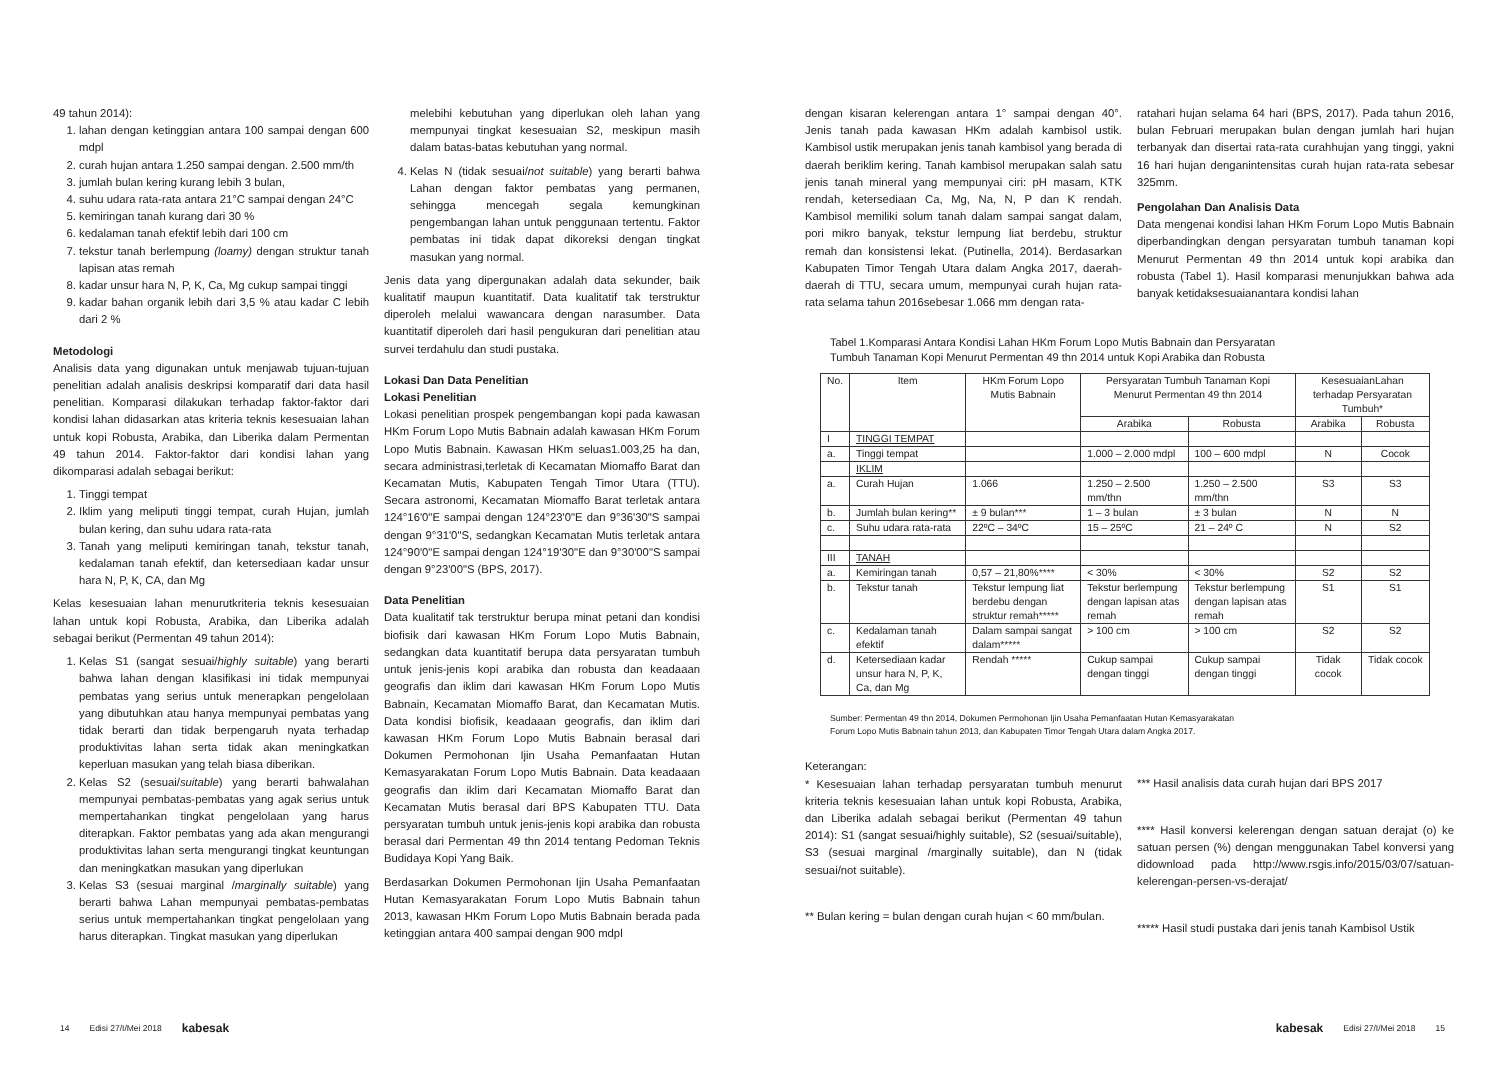49 tahun 2014):
1. lahan dengan ketinggian antara 100 sampai dengan 600 mdpl
2. curah hujan antara 1.250 sampai dengan. 2.500 mm/th
3. jumlah bulan kering kurang lebih 3 bulan,
4. suhu udara rata-rata antara 21°C sampai dengan 24°C
5. kemiringan tanah kurang dari 30 %
6. kedalaman tanah efektif lebih dari 100 cm
7. tekstur tanah berlempung (loamy) dengan struktur tanah lapisan atas remah
8. kadar unsur hara N, P, K, Ca, Mg cukup sampai tinggi
9. kadar bahan organik lebih dari 3,5 % atau kadar C lebih dari 2 %
Metodologi
Analisis data yang digunakan untuk menjawab tujuan-tujuan penelitian adalah analisis deskripsi komparatif dari data hasil penelitian. Komparasi dilakukan terhadap faktor-faktor dari kondisi lahan didasarkan atas kriteria teknis kesesuaian lahan untuk kopi Robusta, Arabika, dan Liberika dalam Permentan 49 tahun 2014. Faktor-faktor dari kondisi lahan yang dikomparasi adalah sebagai berikut:
1. Tinggi tempat
2. Iklim yang meliputi tinggi tempat, curah Hujan, jumlah bulan kering, dan suhu udara rata-rata
3. Tanah yang meliputi kemiringan tanah, tekstur tanah, kedalaman tanah efektif, dan ketersediaan kadar unsur hara N, P, K, CA, dan Mg
Kelas kesesuaian lahan menurutkriteria teknis kesesuaian lahan untuk kopi Robusta, Arabika, dan Liberika adalah sebagai berikut (Permentan 49 tahun 2014):
1. Kelas S1 (sangat sesuai/highly suitable) yang berarti bahwa lahan dengan klasifikasi ini tidak mempunyai pembatas yang serius untuk menerapkan pengelolaan yang dibutuhkan atau hanya mempunyai pembatas yang tidak berarti dan tidak berpengaruh nyata terhadap produktivitas lahan serta tidak akan meningkatkan keperluan masukan yang telah biasa diberikan.
2. Kelas S2 (sesuai/suitable) yang berarti bahwalahan mempunyai pembatas-pembatas yang agak serius untuk mempertahankan tingkat pengelolaan yang harus diterapkan. Faktor pembatas yang ada akan mengurangi produktivitas lahan serta mengurangi tingkat keuntungan dan meningkatkan masukan yang diperlukan
3. Kelas S3 (sesuai marginal /marginally suitable) yang berarti bahwa Lahan mempunyai pembatas-pembatas serius untuk mempertahankan tingkat pengelolaan yang harus diterapkan. Tingkat masukan yang diperlukan
melebihi kebutuhan yang diperlukan oleh lahan yang mempunyai tingkat kesesuaian S2, meskipun masih dalam batas-batas kebutuhan yang normal.
4. Kelas N (tidak sesuai/not suitable) yang berarti bahwa Lahan dengan faktor pembatas yang permanen, sehingga mencegah segala kemungkinan pengembangan lahan untuk penggunaan tertentu. Faktor pembatas ini tidak dapat dikoreksi dengan tingkat masukan yang normal.
Jenis data yang dipergunakan adalah data sekunder, baik kualitatif maupun kuantitatif. Data kualitatif tak terstruktur diperoleh melalui wawancara dengan narasumber. Data kuantitatif diperoleh dari hasil pengukuran dari penelitian atau survei terdahulu dan studi pustaka.
Lokasi Dan Data Penelitian
Lokasi Penelitian
Lokasi penelitian prospek pengembangan kopi pada kawasan HKm Forum Lopo Mutis Babnain adalah kawasan HKm Forum Lopo Mutis Babnain. Kawasan HKm seluas1.003,25 ha dan, secara administrasi,terletak di Kecamatan Miomaffo Barat dan Kecamatan Mutis, Kabupaten Tengah Timor Utara (TTU). Secara astronomi, Kecamatan Miomaffo Barat terletak antara 124°16'0"E sampai dengan 124°23'0"E dan 9°36'30"S sampai dengan 9°31'0"S, sedangkan Kecamatan Mutis terletak antara 124°90'0"E sampai dengan 124°19'30"E dan 9°30'00"S sampai dengan 9°23'00"S (BPS, 2017).
Data Penelitian
Data kualitatif tak terstruktur berupa minat petani dan kondisi biofisik dari kawasan HKm Forum Lopo Mutis Babnain, sedangkan data kuantitatif berupa data persyaratan tumbuh untuk jenis-jenis kopi arabika dan robusta dan keadaaan geografis dan iklim dari kawasan HKm Forum Lopo Mutis Babnain, Kecamatan Miomaffo Barat, dan Kecamatan Mutis. Data kondisi biofisik, keadaaan geografis, dan iklim dari kawasan HKm Forum Lopo Mutis Babnain berasal dari Dokumen Permohonan Ijin Usaha Pemanfaatan Hutan Kemasyarakatan Forum Lopo Mutis Babnain. Data keadaaan geografis dan iklim dari Kecamatan Miomaffo Barat dan Kecamatan Mutis berasal dari BPS Kabupaten TTU. Data persyaratan tumbuh untuk jenis-jenis kopi arabika dan robusta berasal dari Permentan 49 thn 2014 tentang Pedoman Teknis Budidaya Kopi Yang Baik.
Berdasarkan Dokumen Permohonan Ijin Usaha Pemanfaatan Hutan Kemasyarakatan Forum Lopo Mutis Babnain tahun 2013, kawasan HKm Forum Lopo Mutis Babnain berada pada ketinggian antara 400 sampai dengan 900 mdpl
14 Edisi 27/I/Mei 2018 kabesak
dengan kisaran kelerengan antara 1° sampai dengan 40°. Jenis tanah pada kawasan HKm adalah kambisol ustik. Kambisol ustik merupakan jenis tanah kambisol yang berada di daerah beriklim kering. Tanah kambisol merupakan salah satu jenis tanah mineral yang mempunyai ciri: pH masam, KTK rendah, ketersediaan Ca, Mg, Na, N, P dan K rendah. Kambisol memiliki solum tanah dalam sampai sangat dalam, pori mikro banyak, tekstur lempung liat berdebu, struktur remah dan konsistensi lekat. (Putinella, 2014). Berdasarkan Kabupaten Timor Tengah Utara dalam Angka 2017, daerah-daerah di TTU, secara umum, mempunyai curah hujan rata-rata selama tahun 2016sebesar 1.066 mm dengan rata-
ratahari hujan selama 64 hari (BPS, 2017). Pada tahun 2016, bulan Februari merupakan bulan dengan jumlah hari hujan terbanyak dan disertai rata-rata curahhujan yang tinggi, yakni 16 hari hujan denganintensitas curah hujan rata-rata sebesar 325mm.
Pengolahan Dan Analisis Data
Data mengenai kondisi lahan HKm Forum Lopo Mutis Babnain diperbandingkan dengan persyaratan tumbuh tanaman kopi Menurut Permentan 49 thn 2014 untuk kopi arabika dan robusta (Tabel 1). Hasil komparasi menunjukkan bahwa ada banyak ketidaksesuaianantara kondisi lahan
Tabel 1.Komparasi Antara Kondisi Lahan HKm Forum Lopo Mutis Babnain dan Persyaratan
Tumbuh Tanaman Kopi Menurut Permentan 49 thn 2014 untuk Kopi Arabika dan Robusta
| No. | Item | HKm Forum Lopo Mutis Babnain | Persyaratan Tumbuh Tanaman Kopi Menurut Permentan 49 thn 2014 | | KesesuaianLahan terhadap Persyaratan Tumbuh* | |
| --- | --- | --- | --- | --- | --- | --- |
| | | | Arabika | Robusta | Arabika | Robusta |
| I | TINGGI TEMPAT | | | | | |
| a. | Tinggi tempat | | 1.000 – 2.000 mdpl | 100 – 600 mdpl | N | Cocok |
| | IKLIM | | | | | |
| a. | Curah Hujan | 1.066 | 1.250 – 2.500 mm/thn | 1.250 – 2.500 mm/thn | S3 | S3 |
| b. | Jumlah bulan kering** | ± 9 bulan*** | 1 – 3 bulan | ± 3 bulan | N | N |
| c. | Suhu udara rata-rata | 22ºC – 34ºC | 15 – 25ºC | 21 – 24º C | N | S2 |
| III | TANAH | | | | | |
| a. | Kemiringan tanah | 0,57 – 21,80%**** | < 30% | < 30% | S2 | S2 |
| b. | Tekstur tanah | Tekstur lempung liat berdebu dengan struktur remah***** | Tekstur berlempung dengan lapisan atas remah | Tekstur berlempung dengan lapisan atas remah | S1 | S1 |
| c. | Kedalaman tanah efektif | Dalam sampai sangat dalam***** | > 100 cm | > 100 cm | S2 | S2 |
| d. | Ketersediaan kadar unsur hara N, P, K, Ca, dan Mg | Rendah ***** | Cukup sampai dengan tinggi | Cukup sampai dengan tinggi | Tidak cocok | Tidak cocok |
Sumber: Permentan 49 thn 2014, Dokumen Permohonan Ijin Usaha Pemanfaatan Hutan Kemasyarakatan
Forum Lopo Mutis Babnain tahun 2013, dan Kabupaten Timor Tengah Utara dalam Angka 2017.
Keterangan:
* Kesesuaian lahan terhadap persyaratan tumbuh menurut kriteria teknis kesesuaian lahan untuk kopi Robusta, Arabika, dan Liberika adalah sebagai berikut (Permentan 49 tahun 2014): S1 (sangat sesuai/highly suitable), S2 (sesuai/suitable), S3 (sesuai marginal /marginally suitable), dan N (tidak sesuai/not suitable).
** Bulan kering = bulan dengan curah hujan < 60 mm/bulan.
*** Hasil analisis data curah hujan dari BPS 2017
**** Hasil konversi kelerengan dengan satuan derajat (o) ke satuan persen (%) dengan menggunakan Tabel konversi yang didownload pada http://www.rsgis.info/2015/03/07/satuan-kelerengan-persen-vs-derajat/
***** Hasil studi pustaka dari jenis tanah Kambisol Ustik
kabesak Edisi 27/I/Mei 2018 15